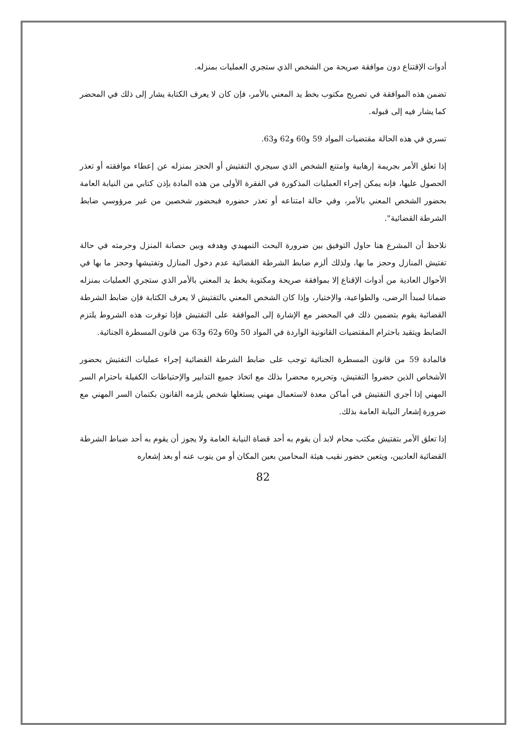أدوات الإقتناع دون موافقة صريحة من الشخص الذي ستجري العمليات بمنزله.
تضمن هذه الموافقة في تصريح مكتوب بخط يد المعني بالأمر، فإن كان لا يعرف الكتابة يشار إلى ذلك في المحضر كما يشار فيه إلى قبوله.
تسري في هذه الحالة مقتضيات المواد 59 و60 و62 و63.
إذا تعلق الأمر بجريمة إرهابية وامتنع الشخص الذي سيجري التفتيش أو الحجز بمنزله عن إعطاء موافقته أو تعذر الحصول عليها، فإنه يمكن إجراء العمليات المذكورة في الفقرة الأولى من هذه المادة بإذن كتابي من النيابة العامة بحضور الشخص المعني بالأمر، وفي حالة امتناعه أو تعذر حضوره فبحضور شخصين من غير مرؤوسي ضابط الشرطة القضائية".
نلاحظ أن المشرع هنا حاول التوفيق بين ضرورة البحث التمهيدي وهدفه وبين حصانة المنزل وحرمته في حالة تفتيش المنازل وحجز ما بها، ولذلك ألزم ضابط الشرطة القضائية عدم دخول المنازل وتفتيشها وحجز ما بها في الأحوال العادية من أدوات الإقناع إلا بموافقة صريحة ومكتوبة بخط يد المعني بالأمر الذي ستجري العمليات بمنزله ضمانا لمبدأ الرضى، والطواعية، والإختيار، وإذا كان الشخص المعني بالتفتيش لا يعرف الكتابة فإن ضابط الشرطة القضائية يقوم بتضمين ذلك في المحضر مع الإشارة إلى الموافقة على التفتيش فإذا توفرت هذه الشروط يلتزم الضابط ويتقيد باحترام المقتضيات القانونية الواردة في المواد 50 و60 و62 و63 من قانون المسطرة الجنائية.
فالمادة 59 من قانون المسطرة الجنائية توجب على ضابط الشرطة القضائية إجراء عمليات التفتيش بحضور الأشخاص الذين حضروا التفتيش، وتحريره محضرا بذلك مع اتخاذ جميع التدابير والإحتياطات الكفيلة باحترام السر المهني إذا أجري التفتيش في أماكن معدة لاستعمال مهني يستغلها شخص يلزمه القانون بكتمان السر المهني مع ضرورة إشعار النيابة العامة بذلك.
إذا تعلق الأمر بتفتيش مكتب محام لابد أن يقوم به أحد قضاة النيابة العامة ولا يجوز أن يقوم به أحد ضباط الشرطة القضائية العاديين، ويتعين حضور نقيب هيئة المحامين بعين المكان أو من ينوب عنه أو بعد إشعاره
82